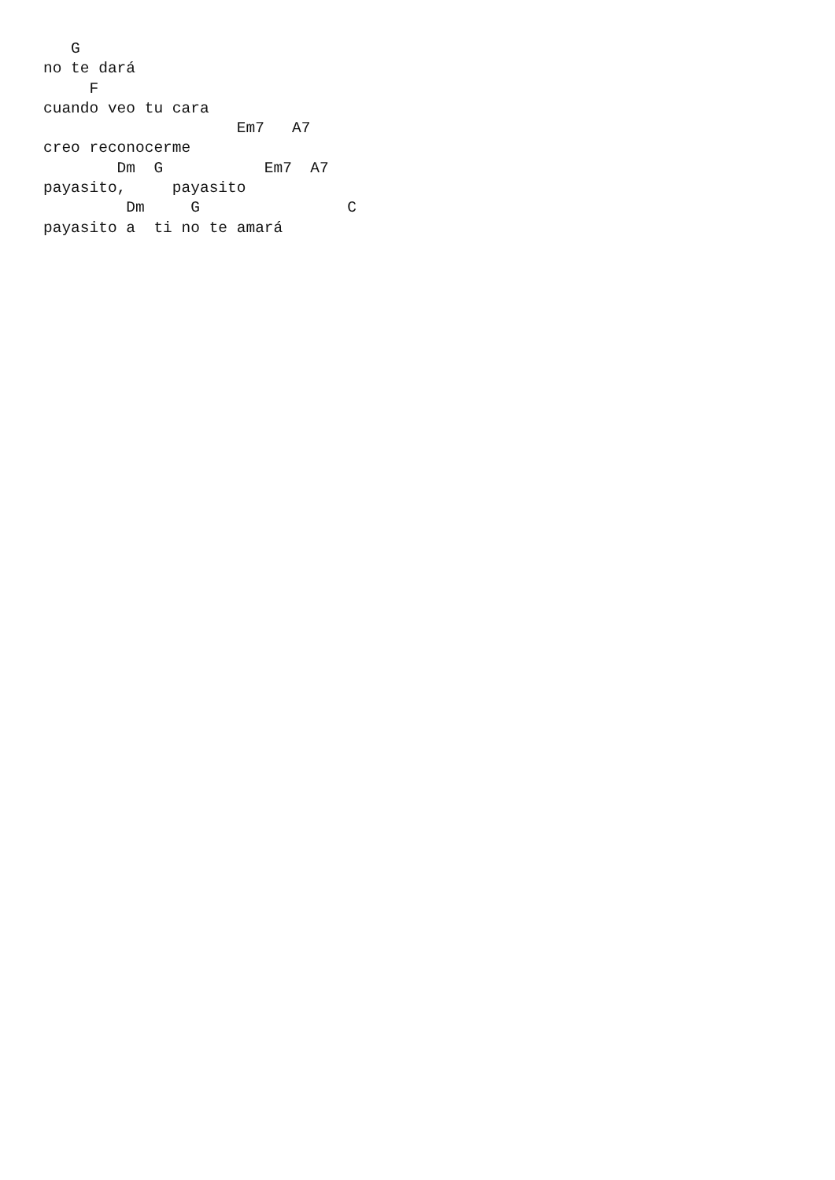G
no te dará
     F
cuando veo tu cara
                     Em7   A7
creo reconocerme
        Dm  G           Em7  A7
payasito,     payasito
         Dm     G                C
payasito a  ti no te amará